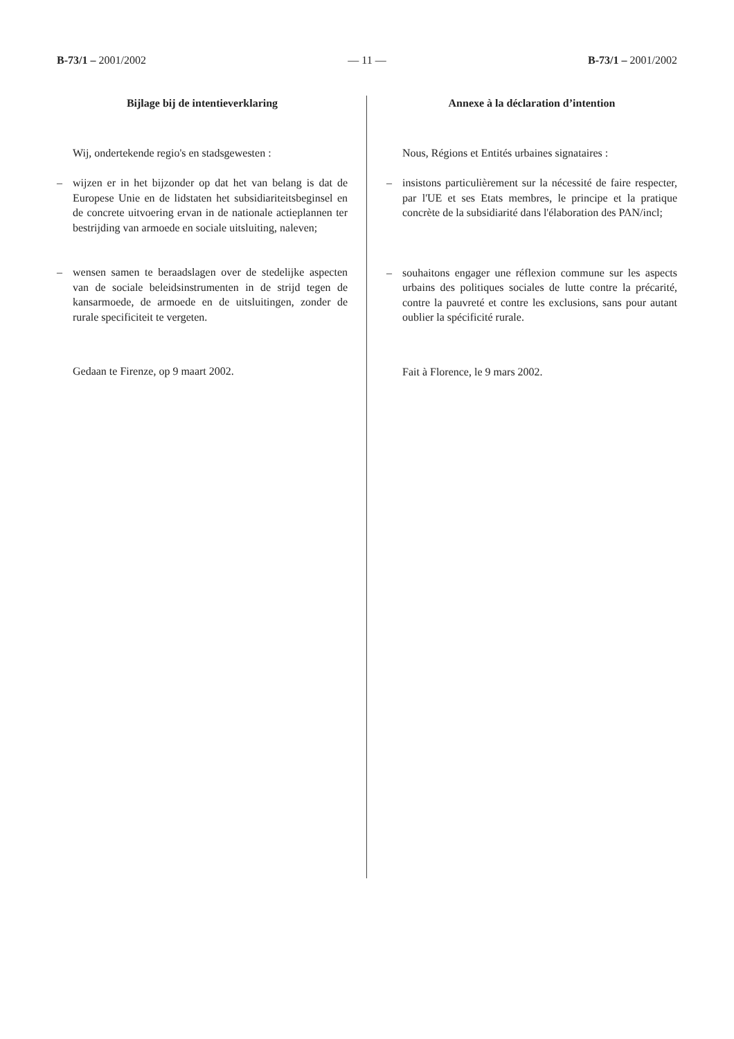B-73/1 – 2001/2002 — 11 — B-73/1 – 2001/2002
Bijlage bij de intentieverklaring
Wij, ondertekende regio's en stadsgewesten :
– wijzen er in het bijzonder op dat het van belang is dat de Europese Unie en de lidstaten het subsidiariteitsbeginsel en de concrete uitvoering ervan in de nationale actieplannen ter bestrijding van armoede en sociale uitsluiting, naleven;
– wensen samen te beraadslagen over de stedelijke aspecten van de sociale beleidsinstrumenten in de strijd tegen de kansarmoede, de armoede en de uitsluitingen, zonder de rurale specificiteit te vergeten.
Gedaan te Firenze, op 9 maart 2002.
Annexe à la déclaration d’intention
Nous, Régions et Entités urbaines signataires :
– insistons particulièrement sur la nécessité de faire respecter, par l'UE et ses Etats membres, le principe et la pratique concrète de la subsidiarité dans l'élaboration des PAN/incl;
– souhaitons engager une réflexion commune sur les aspects urbains des politiques sociales de lutte contre la précarité, contre la pauvreté et contre les exclusions, sans pour autant oublier la spécificité rurale.
Fait à Florence, le 9 mars 2002.